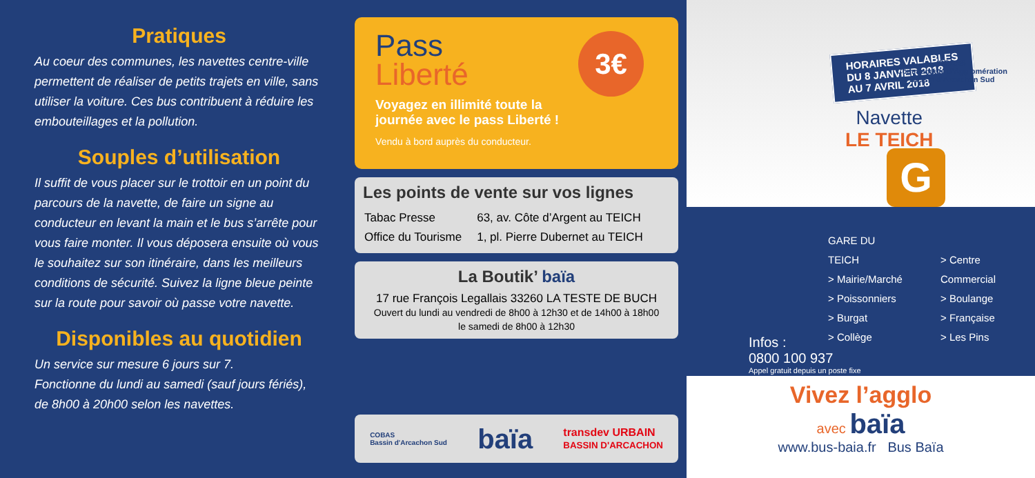Pratiques
Au coeur des communes, les navettes centre-ville permettent de réaliser de petits trajets en ville, sans utiliser la voiture. Ces bus contribuent à réduire les embouteillages et la pollution.
Souples d’utilisation
Il suffit de vous placer sur le trottoir en un point du parcours de la navette, de faire un signe au conducteur en levant la main et le bus s’arrête pour vous faire monter. Il vous déposera ensuite où vous le souhaitez sur son itinéraire, dans les meilleurs conditions de sécurité. Suivez la ligne bleue peinte sur la route pour savoir où passe votre navette.
Disponibles au quotidien
Un service sur mesure 6 jours sur 7.
Fonctionne du lundi au samedi (sauf jours fériés), de 8h00 à 20h00 selon les navettes.
Pass
Liberté
3€
Voyagez en illimité toute la journée avec le pass Liberté !
Vendu à bord auprès du conducteur.
Les points de vente sur vos lignes
| Tabac Presse | 63, av. Côte d’Argent au TEICH |
| Office du Tourisme | 1, pl. Pierre Dubernet au TEICH |
La Boutik’ baïa
17 rue François Legallais 33260 LA TESTE DE BUCH
Ouvert du lundi au vendredi de 8h00 à 12h30 et de 14h00 à 18h00
le samedi de 8h00 à 12h30
COBAS
Bassin d'Arcachon Sud baïa transdev URBAIN
BASSIN D'ARCACHON
HORAIRES VALABLES
DU 8 JANVIER 2018
AU 7 AVRIL 2018
COBAS
Communauté d'Agglomération
Bassin d'Arcachon Sud
Navette
LE TEICH
G
GARE DU TEICH
> Mairie/Marché
> Poissonniers
> Burgat
> Collège
> Centre Commercial
> Boulange
> Française
> Les Pins
Infos :
0800 100 937
Appel gratuit depuis un poste fixe
Vivez l’agglo
avec baïa
www.bus-baia.fr Bus Baïa